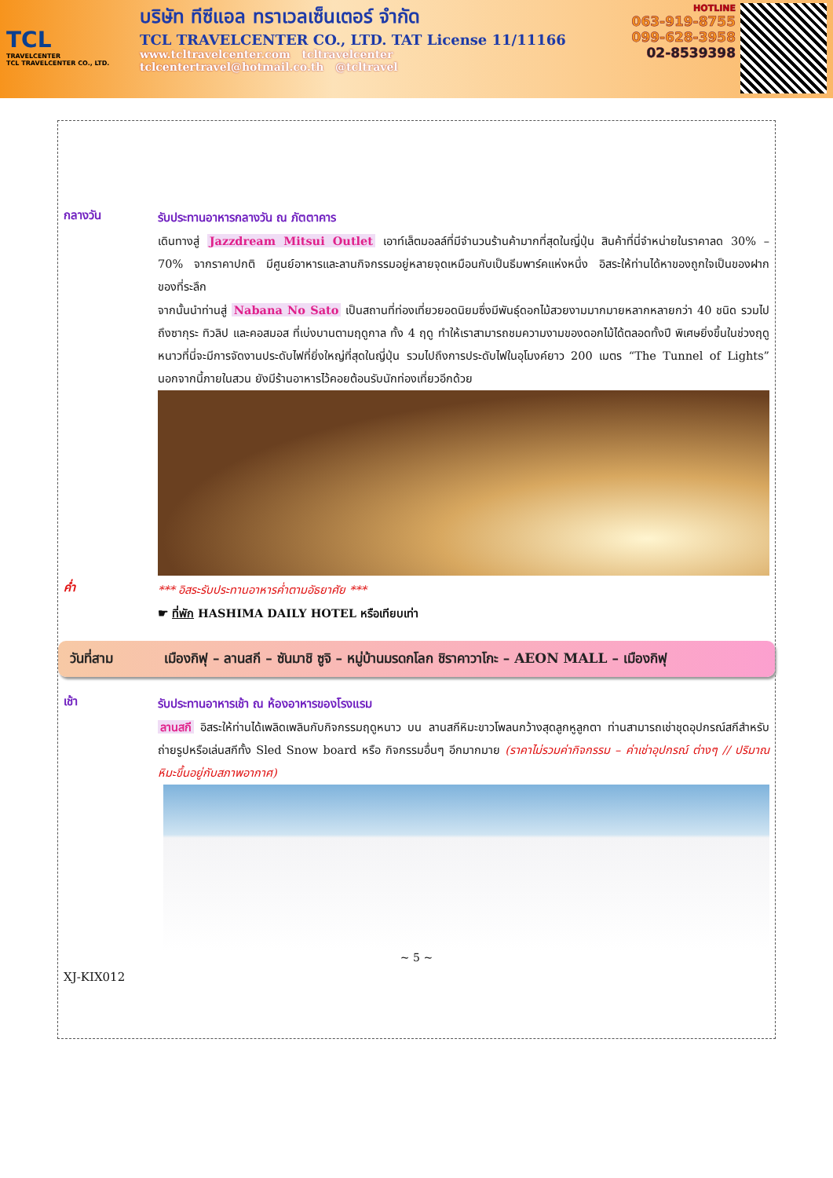TCL
TRAVELCENTER
TCL TRAVELCENTER CO., LTD.
บริษัท ทีซีแอล ทราเวลเซ็นเตอร์ จำกัด
TCL TRAVELCENTER CO., LTD. TAT License 11/11166
www.tcltravelcenter.com tcltravelcenter
tclcentertravel@hotmail.co.th @tcltravel
HOTLINE
063-919-8755
099-628-3958
02-8539398
กลางวัน
รับประทานอาหารกลางวัน ณ ภัตตาคาร
เดินทางสู่ Jazzdream Mitsui Outlet เอาท์เล็ตมอลล์ที่มีจำนวนร้านค้ามากที่สุดในญี่ปุ่น สินค้าที่นี่จำหน่ายในราคาลด 30% – 70% จากราคาปกติ มีศูนย์อาหารและลานกิจกรรมอยู่หลายจุดเหมือนกับเป็นธีมพาร์คแห่งหนึ่ง อิสระให้ท่านได้หาของถูกใจเป็นของฝาก ของที่ระลึก
จากนั้นนำท่านสู่ Nabana No Sato เป็นสถานที่ท่องเที่ยวยอดนิยมซึ่งมีพันธุ์ดอกไม้สวยงามมากมายหลากหลายกว่า 40 ชนิด รวมไปถึงซากุระ ทิวลิป และคอสมอส ที่เบ่งบานตามฤดูกาล ทั้ง 4 ฤดู ทำให้เราสามารถชมความงามของดอกไม้ได้ตลอดทั้งปี พิเศษยิ่งขึ้นในช่วงฤดูหนาวที่นี่จะมีการจัดงานประดับไฟที่ยิ่งใหญ่ที่สุดในญี่ปุ่น รวมไปถึงการประดับไฟในอุโมงค์ยาว 200 เมตร “The Tunnel of Lights” นอกจากนี้ภายในสวน ยังมีร้านอาหารไว้คอยต้อนรับนักท่องเที่ยวอีกด้วย
ค่ำ
*** อิสระรับประทานอาหารค่ำตามอัธยาศัย ***
☛ ที่พัก HASHIMA DAILY HOTEL หรือเทียบเท่า
วันที่สาม เมืองกิฟุ – ลานสกี – ซันมาชิ ซูจิ – หมู่บ้านมรดกโลก ชิราคาวาโกะ – AEON MALL – เมืองกิฟุ
เช้า
รับประทานอาหารเช้า ณ ห้องอาหารของโรงแรม
ลานสกี อิสระให้ท่านได้เพลิดเพลินกับกิจกรรมฤดูหนาว บน ลานสกีหิมะขาวโพลนกว้างสุดลูกหูลูกตา ท่านสามารถเช่าชุดอุปกรณ์สกีสำหรับถ่ายรูปหรือเล่นสกีทั้ง Sled Snow board หรือ กิจกรรมอื่นๆ อีกมากมาย (ราคาไม่รวมค่ากิจกรรม – ค่าเช่าอุปกรณ์ ต่างๆ // ปริมาณหิมะขึ้นอยู่กับสภาพอากาศ)
~ 5 ~
XJ-KIX012